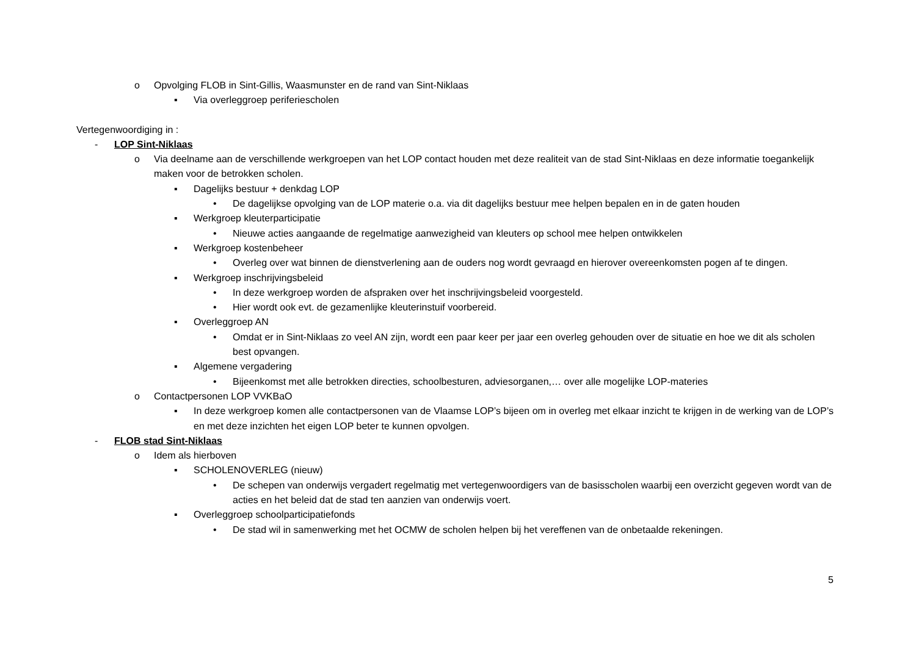o Opvolging FLOB in Sint-Gillis, Waasmunster en de rand van Sint-Niklaas
▪ Via overleggroep periferiescholen
Vertegenwoordiging in :
- LOP Sint-Niklaas
o Via deelname aan de verschillende werkgroepen van het LOP contact houden met deze realiteit van de stad Sint-Niklaas en deze informatie toegankelijk maken voor de betrokken scholen.
▪ Dagelijks bestuur + denkdag LOP
• De dagelijkse opvolging van de LOP materie o.a. via dit dagelijks bestuur mee helpen bepalen en in de gaten houden
▪ Werkgroep kleuterparticipatie
• Nieuwe acties aangaande de regelmatige aanwezigheid van kleuters op school mee helpen ontwikkelen
▪ Werkgroep kostenbeheer
• Overleg over wat binnen de dienstverlening aan de ouders nog wordt gevraagd en hierover overeenkomsten pogen af te dingen.
▪ Werkgroep inschrijvingsbeleid
• In deze werkgroep worden de afspraken over het inschrijvingsbeleid voorgesteld.
• Hier wordt ook evt. de gezamenlijke kleuterinstuif voorbereid.
▪ Overleggroep AN
• Omdat er in Sint-Niklaas zo veel AN zijn, wordt een paar keer per jaar een overleg gehouden over de situatie en hoe we dit als scholen best opvangen.
▪ Algemene vergadering
• Bijeenkomst met alle betrokken directies, schoolbesturen, adviesorganen,… over alle mogelijke LOP-materies
o Contactpersonen LOP VVKBaO
▪ In deze werkgroep komen alle contactpersonen van de Vlaamse LOP’s bijeen om in overleg met elkaar inzicht te krijgen in de werking van de LOP’s en met deze inzichten het eigen LOP beter te kunnen opvolgen.
- FLOB stad Sint-Niklaas
o Idem als hierboven
▪ SCHOLENOVERLEG (nieuw)
• De schepen van onderwijs vergadert regelmatig met vertegenwoordigers van de basisscholen waarbij een overzicht gegeven wordt van de acties en het beleid dat de stad ten aanzien van onderwijs voert.
▪ Overleggroep schoolparticipatiefonds
• De stad wil in samenwerking met het OCMW de scholen helpen bij het vereffenen van de onbetaalde rekeningen.
5